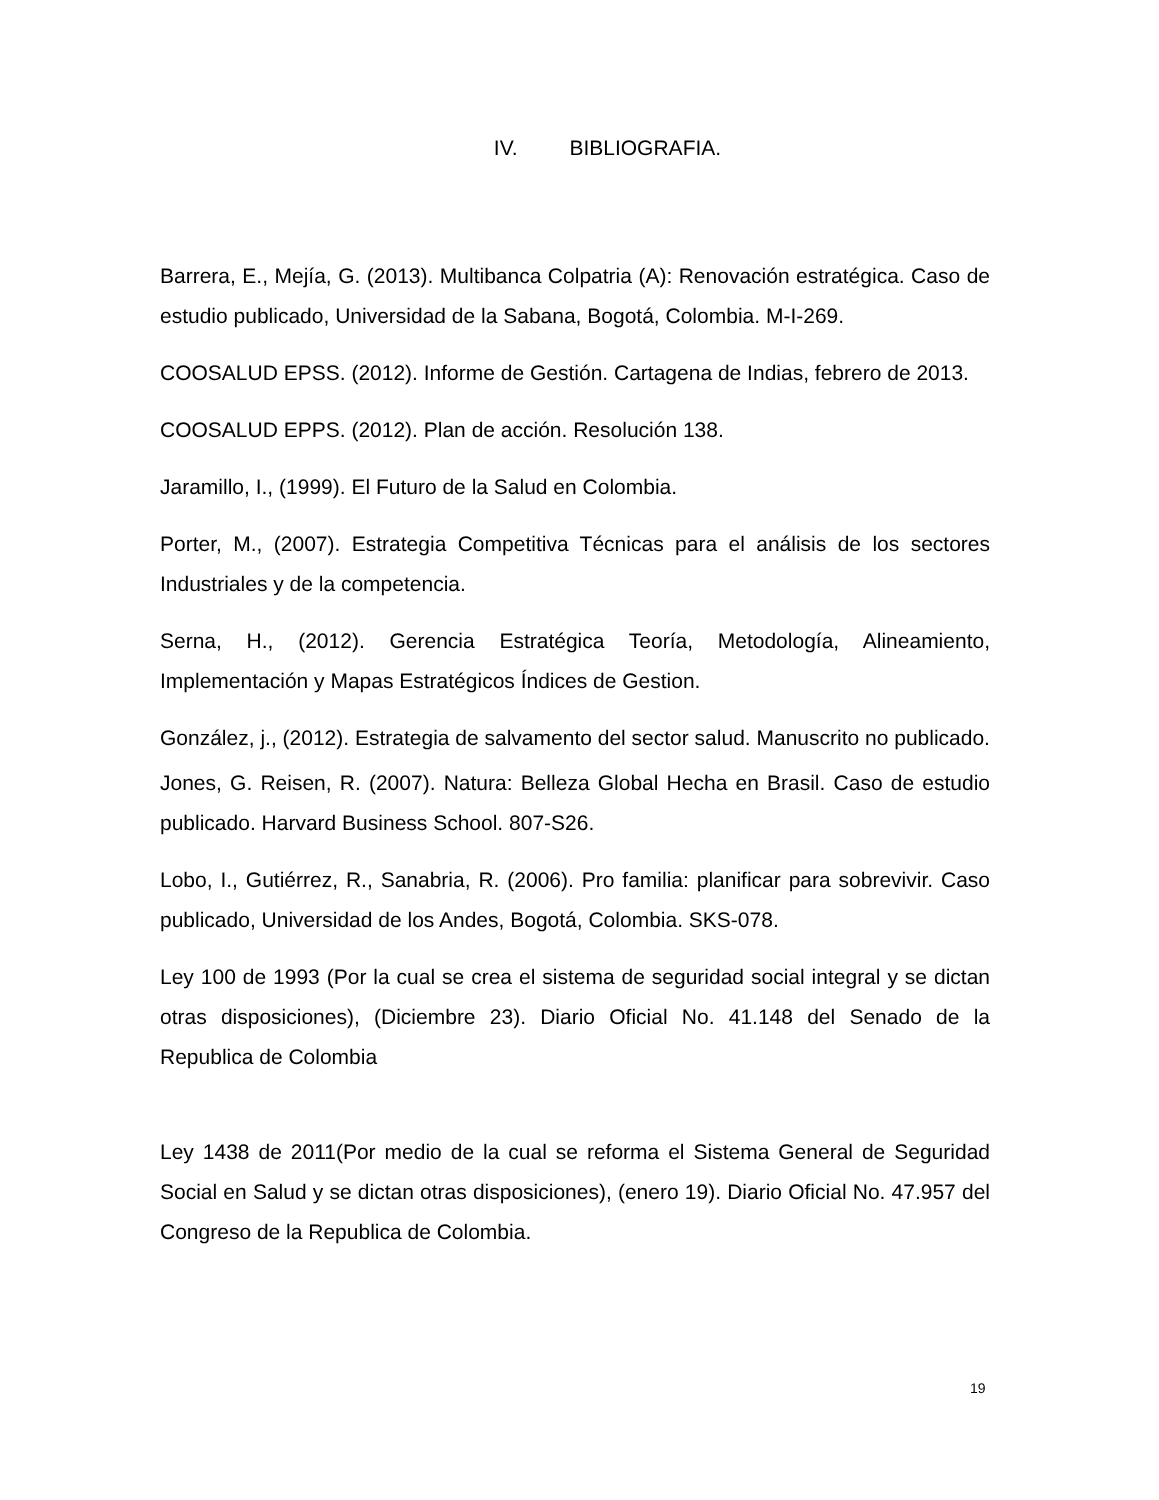IV. BIBLIOGRAFIA.
Barrera, E., Mejía, G. (2013). Multibanca Colpatria (A): Renovación estratégica. Caso de estudio publicado, Universidad de la Sabana, Bogotá, Colombia. M-I-269.
COOSALUD EPSS. (2012). Informe de Gestión. Cartagena de Indias, febrero de 2013.
COOSALUD EPPS. (2012). Plan de acción. Resolución 138.
Jaramillo, I., (1999). El Futuro de la Salud en Colombia.
Porter, M., (2007). Estrategia Competitiva Técnicas para el análisis de los sectores Industriales y de la competencia.
Serna, H., (2012). Gerencia Estratégica Teoría, Metodología, Alineamiento, Implementación y Mapas Estratégicos Índices de Gestion.
González, j., (2012). Estrategia de salvamento del sector salud. Manuscrito no publicado.
Jones, G. Reisen, R. (2007). Natura: Belleza Global Hecha en Brasil. Caso de estudio publicado. Harvard Business School. 807-S26.
Lobo, I., Gutiérrez, R., Sanabria, R. (2006). Pro familia: planificar para sobrevivir. Caso publicado, Universidad de los Andes, Bogotá, Colombia. SKS-078.
Ley 100 de 1993 (Por la cual se crea el sistema de seguridad social integral y se dictan otras disposiciones), (Diciembre 23). Diario Oficial No. 41.148 del Senado de la Republica de Colombia
Ley 1438 de 2011(Por medio de la cual se reforma el Sistema General de Seguridad Social en Salud y se dictan otras disposiciones), (enero 19). Diario Oficial No. 47.957 del Congreso de la Republica de Colombia.
19